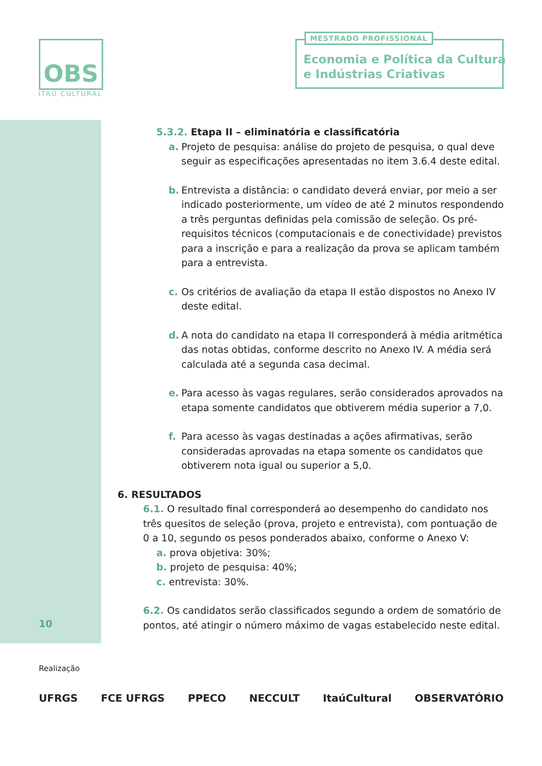OBS
ITAÚ CULTURAL
MESTRADO PROFISSIONAL
Economia e Política da Cultura
e Indústrias Criativas
5.3.2. Etapa II – eliminatória e classificatória
a. Projeto de pesquisa: análise do projeto de pesquisa, o qual deve seguir as especificações apresentadas no item 3.6.4 deste edital.
b. Entrevista a distância: o candidato deverá enviar, por meio a ser indicado posteriormente, um vídeo de até 2 minutos respondendo a três perguntas definidas pela comissão de seleção. Os pré-requisitos técnicos (computacionais e de conectividade) previstos para a inscrição e para a realização da prova se aplicam também para a entrevista.
c. Os critérios de avaliação da etapa II estão dispostos no Anexo IV deste edital.
d. A nota do candidato na etapa II corresponderá à média aritmética das notas obtidas, conforme descrito no Anexo IV. A média será calculada até a segunda casa decimal.
e. Para acesso às vagas regulares, serão considerados aprovados na etapa somente candidatos que obtiverem média superior a 7,0.
f. Para acesso às vagas destinadas a ações afirmativas, serão consideradas aprovadas na etapa somente os candidatos que obtiverem nota igual ou superior a 5,0.
6. RESULTADOS
6.1. O resultado final corresponderá ao desempenho do candidato nos três quesitos de seleção (prova, projeto e entrevista), com pontuação de 0 a 10, segundo os pesos ponderados abaixo, conforme o Anexo V:
a. prova objetiva: 30%;
b. projeto de pesquisa: 40%;
c. entrevista: 30%.
6.2. Os candidatos serão classificados segundo a ordem de somatório de pontos, até atingir o número máximo de vagas estabelecido neste edital.
10
Realização
UFRGS FCE UFRGS PPECO NECCULT ItaúCultural OBSERVATÓRIO